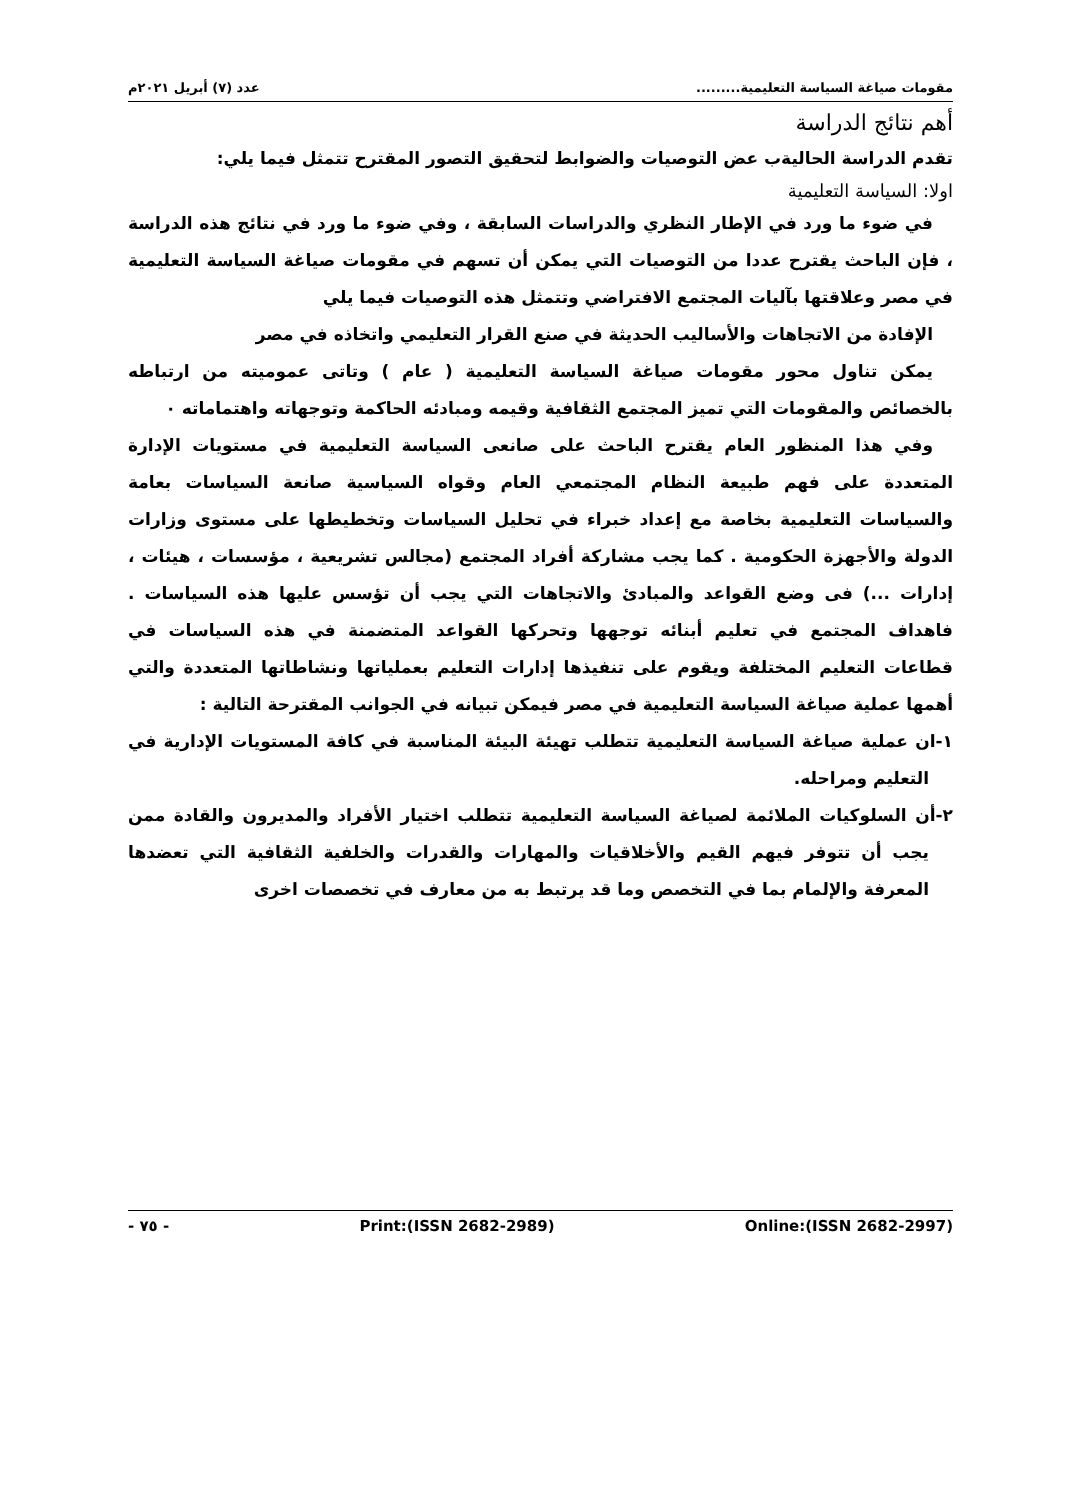مقومات صياغة السياسة التعليمية......... عدد (٧) أبريل ٢٠٢١م
أهم نتائج الدراسة
تقدم الدراسة الحاليةب عض التوصيات والضوابط لتحقيق التصور المقترح تتمثل فيما يلي:
اولا: السياسة التعليمية
في ضوء ما ورد في الإطار النظري والدراسات السابقة ، وفي ضوء ما ورد في نتائج هذه الدراسة ، فإن الباحث يقترح عددا من التوصيات التي يمكن أن تسهم في مقومات صياغة السياسة التعليمية في مصر وعلاقتها بآليات المجتمع الافتراضي وتتمثل هذه التوصيات فيما يلي
الإفادة من الاتجاهات والأساليب الحديثة في صنع القرار التعليمي واتخاذه في مصر
يمكن تناول محور مقومات صياغة السياسة التعليمية ( عام ) وتاتى عموميته من ارتباطه بالخصائص والمقومات التي تميز المجتمع الثقافية وقيمه ومبادئه الحاكمة وتوجهاته واهتماماته ٠
وفي هذا المنظور العام يقترح الباحث على صانعى السياسة التعليمية في مستويات الإدارة المتعددة على فهم طبيعة النظام المجتمعي العام وقواه السياسية صانعة السياسات بعامة والسياسات التعليمية بخاصة مع إعداد خبراء في تحليل السياسات وتخطيطها على مستوى وزارات الدولة والأجهزة الحكومية . كما يجب مشاركة أفراد المجتمع (مجالس تشريعية ، مؤسسات ، هيئات ، إدارات ...) فى وضع القواعد والمبادئ والاتجاهات التي يجب أن تؤسس عليها هذه السياسات . فاهداف المجتمع في تعليم أبنائه توجهها وتحركها القواعد المتضمنة في هذه السياسات في قطاعات التعليم المختلفة ويقوم على تنفيذها إدارات التعليم بعملياتها ونشاطاتها المتعددة والتي أهمها عملية صياغة السياسة التعليمية في مصر فيمكن تبيانه في الجوانب المقترحة التالية :
١-ان عملية صياغة السياسة التعليمية تتطلب تهيئة البيئة المناسبة في كافة المستويات الإدارية في التعليم ومراحله.
٢-أن السلوكيات الملائمة لصياغة السياسة التعليمية تتطلب اختيار الأفراد والمديرون والقادة ممن يجب أن تتوفر فيهم القيم والأخلاقيات والمهارات والقدرات والخلفية الثقافية التي تعضدها المعرفة والإلمام بما في التخصص وما قد يرتبط به من معارف في تخصصات اخرى
- ٧٥ - Print:(ISSN 2682-2989) Online:(ISSN 2682-2997)